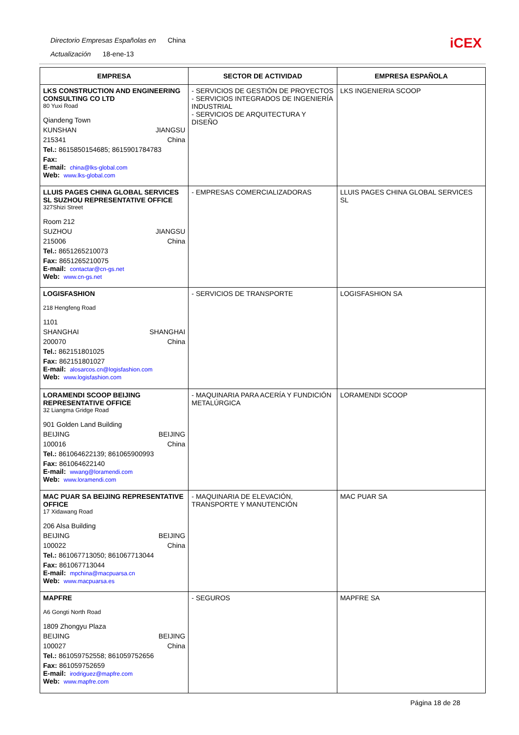Directorio Empresas Españolas en China
Actualización 18-ene-13
iCEX
| EMPRESA | SECTOR DE ACTIVIDAD | EMPRESA ESPAÑOLA |
| --- | --- | --- |
| LKS CONSTRUCTION AND ENGINEERING CONSULTING CO LTD 80 Yuxi Road Qiandeng Town KUNSHAN JIANGSU 215341 China Tel.: 8615850154685; 8615901784783 Fax: E-mail: china@lks-global.com Web: www.lks-global.com | - SERVICIOS DE GESTIÓN DE PROYECTOS - SERVICIOS INTEGRADOS DE INGENIERÍA INDUSTRIAL - SERVICIOS DE ARQUITECTURA Y DISEÑO | LKS INGENIERIA SCOOP |
| LLUIS PAGES CHINA GLOBAL SERVICES SL SUZHOU REPRESENTATIVE OFFICE 327Shizi Street Room 212 SUZHOU JIANGSU 215006 China Tel.: 8651265210073 Fax: 8651265210075 E-mail: contactar@cn-gs.net Web: www.cn-gs.net | - EMPRESAS COMERCIALIZADORAS | LLUIS PAGES CHINA GLOBAL SERVICES SL |
| LOGISFASHION 218 Hengfeng Road 1101 SHANGHAI SHANGHAI 200070 China Tel.: 862151801025 Fax: 862151801027 E-mail: alosarcos.cn@logisfashion.com Web: www.logisfashion.com | - SERVICIOS DE TRANSPORTE | LOGISFASHION SA |
| LORAMENDI SCOOP BEIJING REPRESENTATIVE OFFICE 32 Liangma Gridge Road 901 Golden Land Building BEIJING BEIJING 100016 China Tel.: 861064622139; 861065900993 Fax: 861064622140 E-mail: wwang@loramendi.com Web: www.loramendi.com | - MAQUINARIA PARA ACERÍA Y FUNDICIÓN METALÚRGICA | LORAMENDI SCOOP |
| MAC PUAR SA BEIJING REPRESENTATIVE OFFICE 17 Xidawang Road 206 Alsa Building BEIJING BEIJING 100022 China Tel.: 861067713050; 861067713044 Fax: 861067713044 E-mail: mpchina@macpuarsa.cn Web: www.macpuarsa.es | - MAQUINARIA DE ELEVACIÓN, TRANSPORTE Y MANUTENCIÓN | MAC PUAR SA |
| MAPFRE A6 Gongti North Road 1809 Zhongyu Plaza BEIJING BEIJING 100027 China Tel.: 861059752558; 861059752656 Fax: 861059752659 E-mail: irodriguez@mapfre.com Web: www.mapfre.com | - SEGUROS | MAPFRE SA |
Página 18 de 28